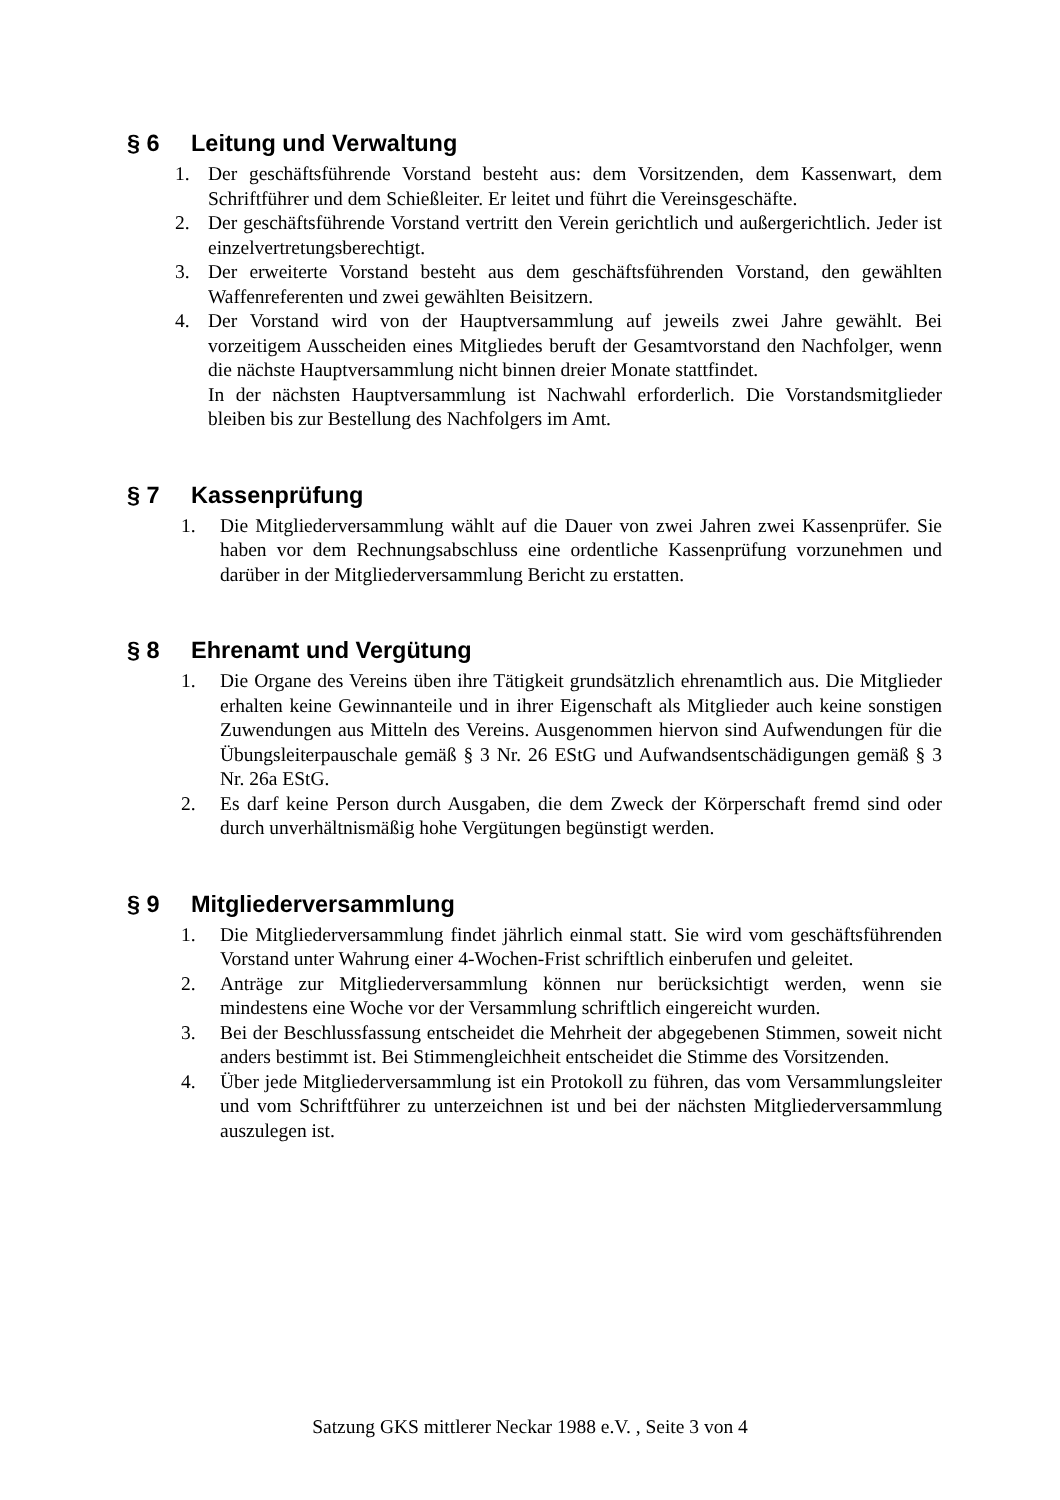§ 6 Leitung und Verwaltung
1. Der geschäftsführende Vorstand besteht aus: dem Vorsitzenden, dem Kassenwart, dem Schriftführer und dem Schießleiter. Er leitet und führt die Vereinsgeschäfte.
2. Der geschäftsführende Vorstand vertritt den Verein gerichtlich und außergerichtlich. Jeder ist einzelvertretungsberechtigt.
3. Der erweiterte Vorstand besteht aus dem geschäftsführenden Vorstand, den gewählten Waffenreferenten und zwei gewählten Beisitzern.
4. Der Vorstand wird von der Hauptversammlung auf jeweils zwei Jahre gewählt. Bei vorzeitigem Ausscheiden eines Mitgliedes beruft der Gesamtvorstand den Nachfolger, wenn die nächste Hauptversammlung nicht binnen dreier Monate stattfindet.
In der nächsten Hauptversammlung ist Nachwahl erforderlich. Die Vorstandsmitglieder bleiben bis zur Bestellung des Nachfolgers im Amt.
§ 7 Kassenprüfung
1. Die Mitgliederversammlung wählt auf die Dauer von zwei Jahren zwei Kassenprüfer. Sie haben vor dem Rechnungsabschluss eine ordentliche Kassenprüfung vorzunehmen und darüber in der Mitgliederversammlung Bericht zu erstatten.
§ 8 Ehrenamt und Vergütung
1. Die Organe des Vereins üben ihre Tätigkeit grundsätzlich ehrenamtlich aus. Die Mitglieder erhalten keine Gewinnanteile und in ihrer Eigenschaft als Mitglieder auch keine sonstigen Zuwendungen aus Mitteln des Vereins. Ausgenommen hiervon sind Aufwendungen für die Übungsleiterpauschale gemäß § 3 Nr. 26 EStG und Aufwandsentschädigungen gemäß § 3 Nr. 26a EStG.
2. Es darf keine Person durch Ausgaben, die dem Zweck der Körperschaft fremd sind oder durch unverhältnismäßig hohe Vergütungen begünstigt werden.
§ 9 Mitgliederversammlung
1. Die Mitgliederversammlung findet jährlich einmal statt. Sie wird vom geschäftsführenden Vorstand unter Wahrung einer 4-Wochen-Frist schriftlich einberufen und geleitet.
2. Anträge zur Mitgliederversammlung können nur berücksichtigt werden, wenn sie mindestens eine Woche vor der Versammlung schriftlich eingereicht wurden.
3. Bei der Beschlussfassung entscheidet die Mehrheit der abgegebenen Stimmen, soweit nicht anders bestimmt ist. Bei Stimmengleichheit entscheidet die Stimme des Vorsitzenden.
4. Über jede Mitgliederversammlung ist ein Protokoll zu führen, das vom Versammlungsleiter und vom Schriftführer zu unterzeichnen ist und bei der nächsten Mitgliederversammlung auszulegen ist.
Satzung GKS mittlerer Neckar 1988 e.V. , Seite 3 von 4